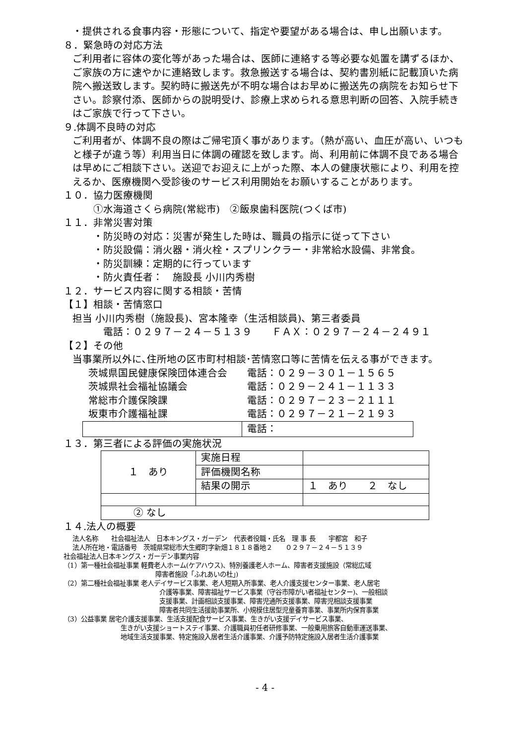・提供される食事内容・形態について、指定や要望がある場合は、申し出願います。
８．緊急時の対応方法
ご利用者に容体の変化等があった場合は、医師に連絡する等必要な処置を講ずるほか、ご家族の方に速やかに連絡致します。救急搬送する場合は、契約書別紙に記載頂いた病院へ搬送致します。契約時に搬送先が不明な場合はお早めに搬送先の病院をお知らせ下さい。診察付添、医師からの説明受け、診療上求められる意思判断の回答、入院手続きはご家族で行って下さい。
９.体調不良時の対応
ご利用者が、体調不良の際はご帰宅頂く事があります。（熱が高い、血圧が高い、いつもと様子が違う等）利用当日に体調の確認を致します。尚、利用前に体調不良である場合は早めにご相談下さい。送迎でお迎えに上がった際、本人の健康状態により、利用を控えるか、医療機関へ受診後のサービス利用開始をお願いすることがあります。
１０．協力医療機関
①水海道さくら病院(常総市)　②飯泉歯科医院(つくば市)
１１．非常災害対策
・防災時の対応：災害が発生した時は、職員の指示に従って下さい
・防災設備：消火器・消火栓・スプリンクラー・非常給水設備、非常食。
・防災訓練：定期的に行っています
・防火責任者：　施設長 小川内秀樹
１２．サービス内容に関する相談・苦情
【１】相談・苦情窓口
担当 小川内秀樹（施設長)、宮本隆幸（生活相談員)、第三者委員
電話：０２９７－２４－５１３９　　ＦＡＸ：０２９７－２４－２４９１
【２】その他
当事業所以外に､住所地の区市町村相談･苦情窓口等に苦情を伝える事ができます。
| 茨城県国民健康保険団体連合会 | 電話：０２９－３０１－１５６５ |
| 茨城県社会福祉協議会 | 電話：０２９－２４１－１１３３ |
| 常総市介護保険課 | 電話：０２９７－２３－２１１１ |
| 坂東市介護福祉課 | 電話：０２９７－２１－２１９３ |
| | 電話： |
１３．第三者による評価の実施状況
| １ あり | 実施日程 | |
| | 評価機関名称 | |
| | 結果の開示 | １ あり ２ なし |
| ② なし | | |
１４.法人の概要
法人名称　　社会福祉法人　日本キングス・ガーデン　代表者役職・氏名　理 事 長　　宇都宮　和子
法人所在地・電話番号　茨城県常総市大生郷町字新畑１８１８番地２　　０２９７－２４－５１３９
社会福祉法人日本キングス・ガーデン事業内容
（1）第一種社会福祉事業 軽費老人ホーム(ケアハウス)、特別養護老人ホーム、障害者支援施設（常総広域
障害者施設「ふれあいの杜」)
（2）第二種社会福祉事業 老人デイサービス事業、老人短期入所事業、老人介護支援センター事業、老人居宅
介護等事業、障害福祉サービス事業（守谷市障がい者福祉センター)、一般相談
支援事業、計画相談支援事業、障害児通所支援事業、障害児相談支援事業
障害者共同生活援助事業所、小規模住居型児童養育事業、事業所内保育事業
（3）公益事業 居宅介護支援事業、生活支援配食サービス事業、生きがい支援デイサービス事業、
生きがい支援ショートステイ事業、介護職員初任者研修事業、一般乗用旅客自動車運送事業、
地域生活支援事業、特定施設入居者生活介護事業、介護予防特定施設入居者生活介護事業
- 4 -